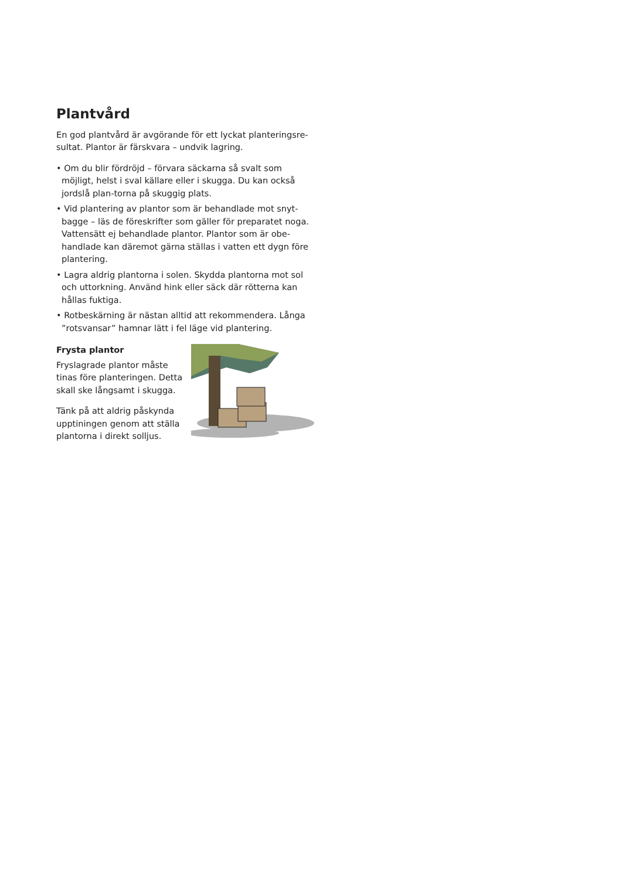Plantvård
En god plantvård är avgörande för ett lyckat planteringsre-sultat. Plantor är färskvara – undvik lagring.
• Om du blir fördröjd – förvara säckarna så svalt som möjligt, helst i sval källare eller i skugga. Du kan också jordslå plan-torna på skuggig plats.
• Vid plantering av plantor som är behandlade mot snyt-bagge – läs de föreskrifter som gäller för preparatet noga. Vattensätt ej behandlade plantor. Plantor som är obe-handlade kan däremot gärna ställas i vatten ett dygn före plantering.
• Lagra aldrig plantorna i solen. Skydda plantorna mot sol och uttorkning. Använd hink eller säck där rötterna kan hållas fuktiga.
• Rotbeskärning är nästan alltid att rekommendera. Långa ”rotsvansar” hamnar lätt i fel läge vid plantering.
Frysta plantor
Fryslagrade plantor måste tinas före planteringen. Detta skall ske långsamt i skugga.
Tänk på att aldrig påskynda upptiningen genom att ställa plantorna i direkt solljus.